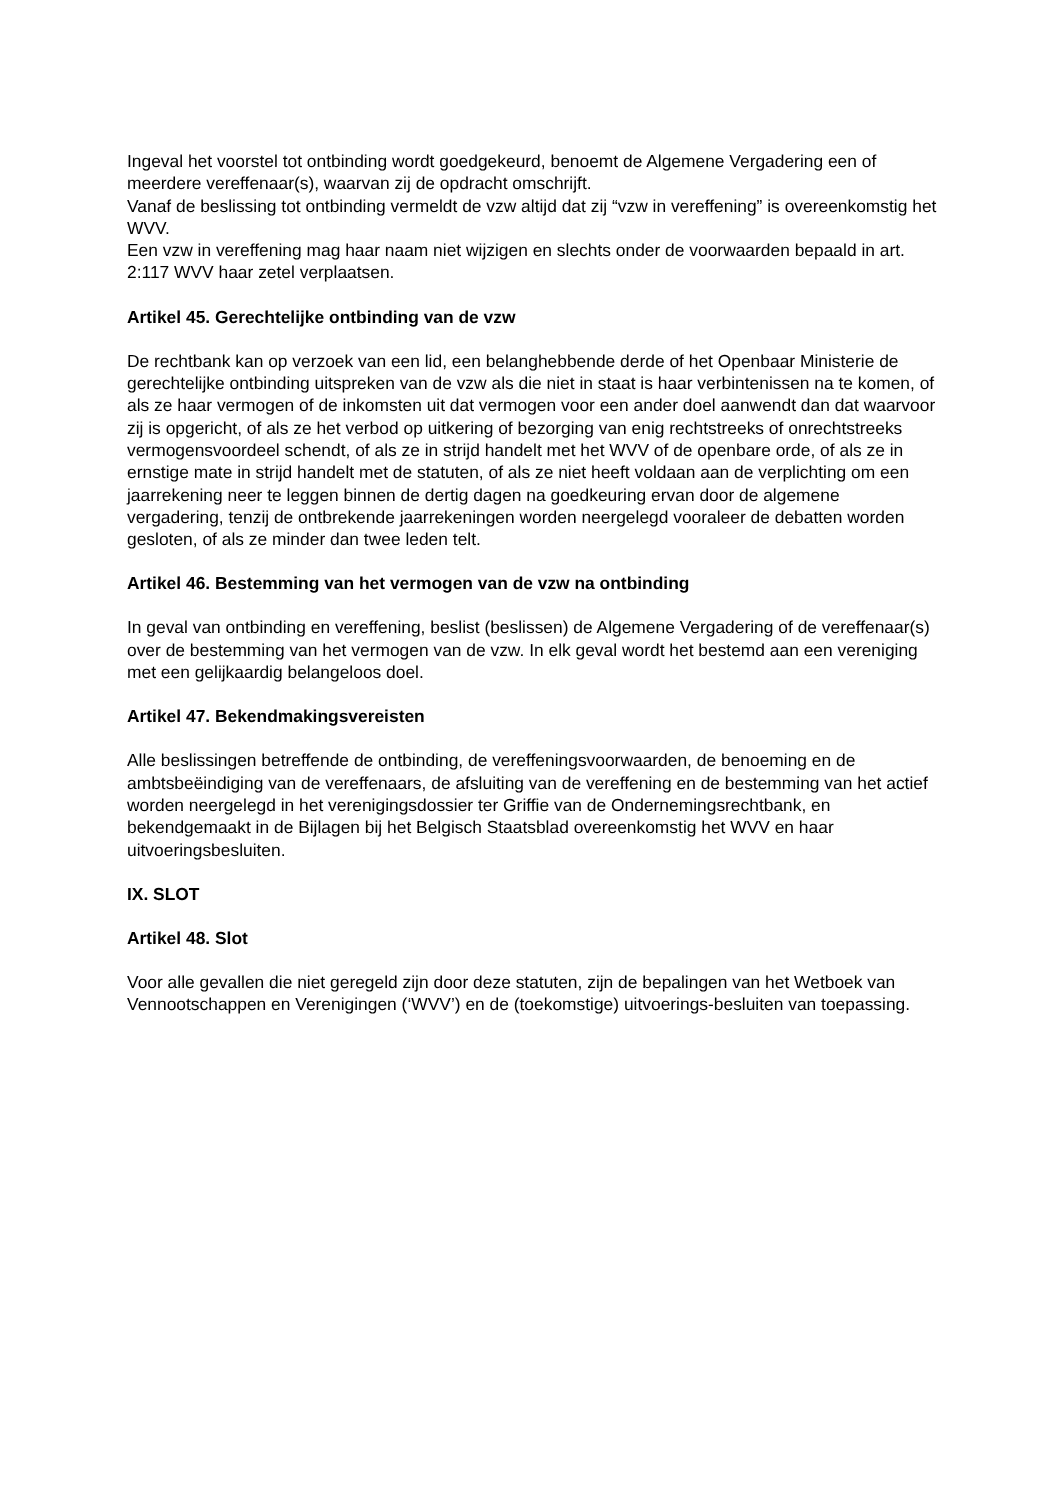Ingeval het voorstel tot ontbinding wordt goedgekeurd, benoemt de Algemene Vergadering een of meerdere vereffenaar(s), waarvan zij de opdracht omschrijft.
Vanaf de beslissing tot ontbinding vermeldt de vzw altijd dat zij “vzw in vereffening” is overeenkomstig het WVV.
Een vzw in vereffening mag haar naam niet wijzigen en slechts onder de voorwaarden bepaald in art. 2:117 WVV haar zetel verplaatsen.
Artikel 45. Gerechtelijke ontbinding van de vzw
De rechtbank kan op verzoek van een lid, een belanghebbende derde of het Openbaar Ministerie de gerechtelijke ontbinding uitspreken van de vzw als die niet in staat is haar verbintenissen na te komen, of als ze haar vermogen of de inkomsten uit dat vermogen voor een ander doel aanwendt dan dat waarvoor zij is opgericht, of als ze het verbod op uitkering of bezorging van enig rechtstreeks of onrechtstreeks vermogensvoordeel schendt, of als ze in strijd handelt met het WVV of de openbare orde, of als ze in ernstige mate in strijd handelt met de statuten, of als ze niet heeft voldaan aan de verplichting om een jaarrekening neer te leggen binnen de dertig dagen na goedkeuring ervan door de algemene vergadering, tenzij de ontbrekende jaarrekeningen worden neergelegd vooraleer de debatten worden gesloten, of als ze minder dan twee leden telt.
Artikel 46. Bestemming van het vermogen van de vzw na ontbinding
In geval van ontbinding en vereffening, beslist (beslissen) de Algemene Vergadering of de vereffenaar(s) over de bestemming van het vermogen van de vzw. In elk geval wordt het bestemd aan een vereniging met een gelijkaardig belangeloos doel.
Artikel 47. Bekendmakingsvereisten
Alle beslissingen betreffende de ontbinding, de vereffeningsvoorwaarden, de benoeming en de ambtsbeëindiging van de vereffenaars, de afsluiting van de vereffening en de bestemming van het actief worden neergelegd in het verenigingsdossier ter Griffie van de Ondernemingsrechtbank, en bekendgemaakt in de Bijlagen bij het Belgisch Staatsblad overeenkomstig het WVV en haar uitvoeringsbesluiten.
IX. SLOT
Artikel 48. Slot
Voor alle gevallen die niet geregeld zijn door deze statuten, zijn de bepalingen van het Wetboek van Vennootschappen en Verenigingen (‘WVV’) en de (toekomstige) uitvoerings-besluiten van toepassing.